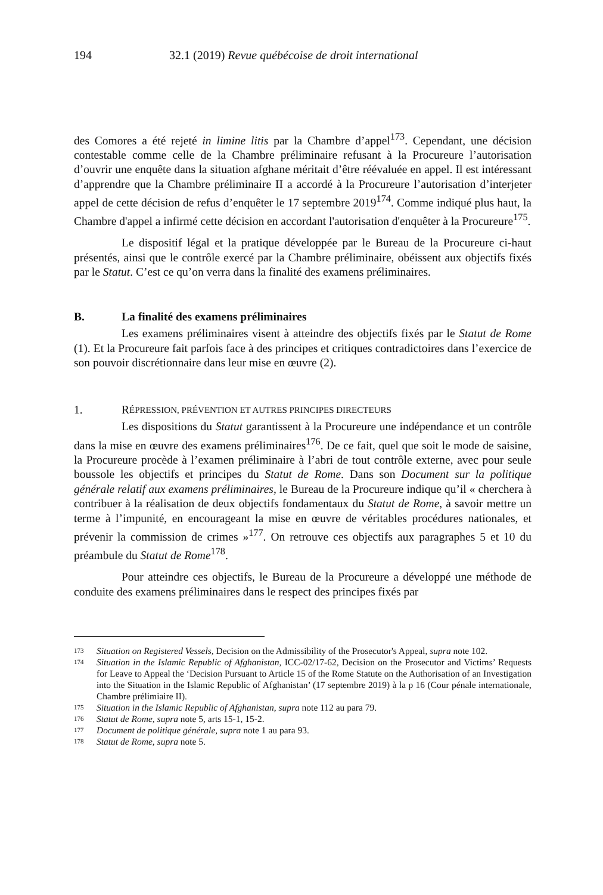194 32.1 (2019) Revue québécoise de droit international
des Comores a été rejeté in limine litis par la Chambre d’appel<sup>173</sup>. Cependant, une décision contestable comme celle de la Chambre préliminaire refusant à la Procureure l’autorisation d’ouvrir une enquête dans la situation afghane méritait d’être réévaluée en appel. Il est intéressant d’apprendre que la Chambre préliminaire II a accordé à la Procureure l’autorisation d’interjeter appel de cette décision de refus d’enquêter le 17 septembre 2019<sup>174</sup>. Comme indiqué plus haut, la Chambre d'appel a infirmé cette décision en accordant l'autorisation d'enquêter à la Procureure<sup>175</sup>.
Le dispositif légal et la pratique développée par le Bureau de la Procureure ci-haut présentés, ainsi que le contrôle exercé par la Chambre préliminaire, obéissent aux objectifs fixés par le Statut. C’est ce qu’on verra dans la finalité des examens préliminaires.
B. La finalité des examens préliminaires
Les examens préliminaires visent à atteindre des objectifs fixés par le Statut de Rome (1). Et la Procureure fait parfois face à des principes et critiques contradictoires dans l’exercice de son pouvoir discrétionnaire dans leur mise en œuvre (2).
1. R ÉPRESSION, PRÉVENTION ET AUTRES PRINCIPES DIRECTEURS
Les dispositions du Statut garantissent à la Procureure une indépendance et un contrôle dans la mise en œuvre des examens préliminaires<sup>176</sup>. De ce fait, quel que soit le mode de saisine, la Procureure procède à l’examen préliminaire à l’abri de tout contrôle externe, avec pour seule boussole les objectifs et principes du Statut de Rome. Dans son Document sur la politique générale relatif aux examens préliminaires, le Bureau de la Procureure indique qu’il « cherchera à contribuer à la réalisation de deux objectifs fondamentaux du Statut de Rome, à savoir mettre un terme à l’impunité, en encourageant la mise en œuvre de véritables procédures nationales, et prévenir la commission de crimes »<sup>177</sup>. On retrouve ces objectifs aux paragraphes 5 et 10 du préambule du Statut de Rome<sup>178</sup>.
Pour atteindre ces objectifs, le Bureau de la Procureure a développé une méthode de conduite des examens préliminaires dans le respect des principes fixés par
173 Situation on Registered Vessels, Decision on the Admissibility of the Prosecutor's Appeal, supra note 102.
174 Situation in the Islamic Republic of Afghanistan, ICC-02/17-62, Decision on the Prosecutor and Victims’ Requests for Leave to Appeal the ‘Decision Pursuant to Article 15 of the Rome Statute on the Authorisation of an Investigation into the Situation in the Islamic Republic of Afghanistan’ (17 septembre 2019) à la p 16 (Cour pénale internationale, Chambre prélimiaire II).
175 Situation in the Islamic Republic of Afghanistan, supra note 112 au para 79.
176 Statut de Rome, supra note 5, arts 15-1, 15-2.
177 Document de politique générale, supra note 1 au para 93.
178 Statut de Rome, supra note 5.